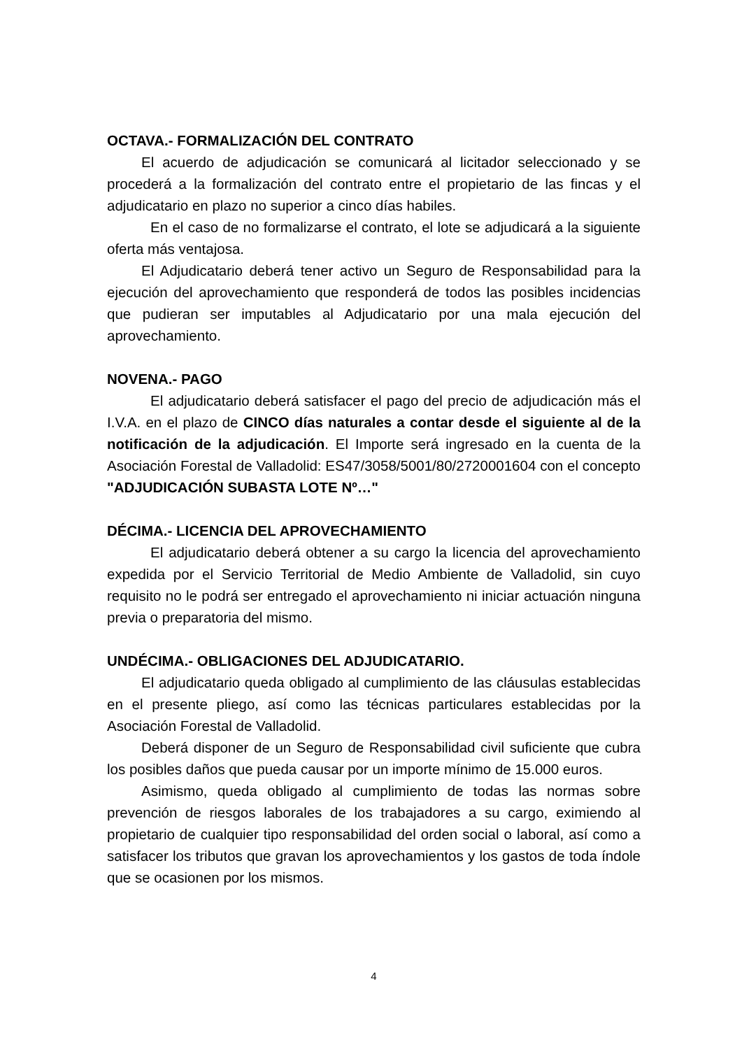OCTAVA.- FORMALIZACIÓN DEL CONTRATO
El acuerdo de adjudicación se comunicará al licitador seleccionado y se procederá a la formalización del contrato entre el propietario de las fincas y el adjudicatario en plazo no superior a cinco días habiles.
En el caso de no formalizarse el contrato, el lote se adjudicará a la siguiente oferta más ventajosa.
El Adjudicatario deberá tener activo un Seguro de Responsabilidad para la ejecución del aprovechamiento que responderá de todos las posibles incidencias que pudieran ser imputables al Adjudicatario por una mala ejecución del aprovechamiento.
NOVENA.- PAGO
El adjudicatario deberá satisfacer el pago del precio de adjudicación más el I.V.A. en el plazo de CINCO días naturales a contar desde el siguiente al de la notificación de la adjudicación. El Importe será ingresado en la cuenta de la Asociación Forestal de Valladolid: ES47/3058/5001/80/2720001604 con el concepto "ADJUDICACIÓN SUBASTA LOTE Nº…"
DÉCIMA.- LICENCIA DEL APROVECHAMIENTO
El adjudicatario deberá obtener a su cargo la licencia del aprovechamiento expedida por el Servicio Territorial de Medio Ambiente de Valladolid, sin cuyo requisito no le podrá ser entregado el aprovechamiento ni iniciar actuación ninguna previa o preparatoria del mismo.
UNDÉCIMA.- OBLIGACIONES DEL ADJUDICATARIO.
El adjudicatario queda obligado al cumplimiento de las cláusulas establecidas en el presente pliego, así como las técnicas particulares establecidas por la Asociación Forestal de Valladolid.
Deberá disponer de un Seguro de Responsabilidad civil suficiente que cubra los posibles daños que pueda causar por un importe mínimo de 15.000 euros.
Asimismo, queda obligado al cumplimiento de todas las normas sobre prevención de riesgos laborales de los trabajadores a su cargo, eximiendo al propietario de cualquier tipo responsabilidad del orden social o laboral, así como a satisfacer los tributos que gravan los aprovechamientos y los gastos de toda índole que se ocasionen por los mismos.
4